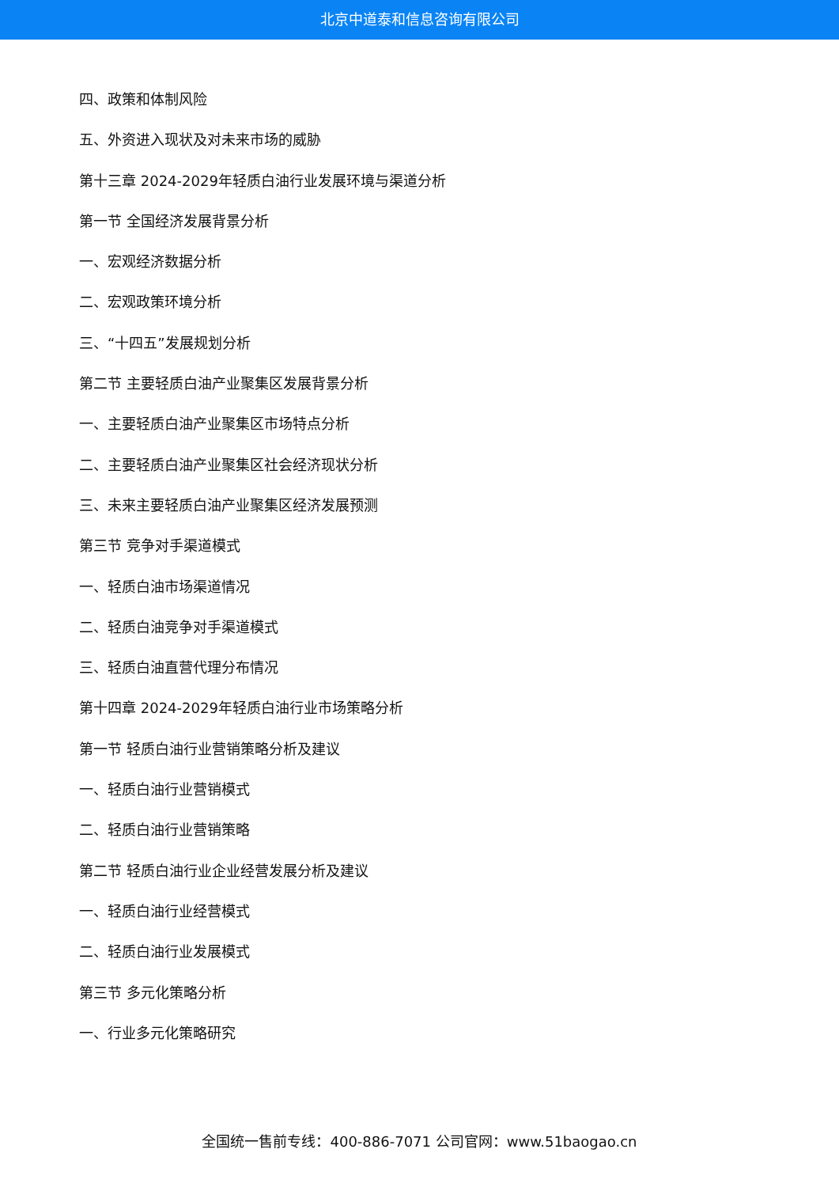北京中道泰和信息咨询有限公司
四、政策和体制风险
五、外资进入现状及对未来市场的威胁
第十三章 2024-2029年轻质白油行业发展环境与渠道分析
第一节 全国经济发展背景分析
一、宏观经济数据分析
二、宏观政策环境分析
三、“十四五”发展规划分析
第二节 主要轻质白油产业聚集区发展背景分析
一、主要轻质白油产业聚集区市场特点分析
二、主要轻质白油产业聚集区社会经济现状分析
三、未来主要轻质白油产业聚集区经济发展预测
第三节 竞争对手渠道模式
一、轻质白油市场渠道情况
二、轻质白油竞争对手渠道模式
三、轻质白油直营代理分布情况
第十四章 2024-2029年轻质白油行业市场策略分析
第一节 轻质白油行业营销策略分析及建议
一、轻质白油行业营销模式
二、轻质白油行业营销策略
第二节 轻质白油行业企业经营发展分析及建议
一、轻质白油行业经营模式
二、轻质白油行业发展模式
第三节 多元化策略分析
一、行业多元化策略研究
全国统一售前专线：400-886-7071 公司官网：www.51baogao.cn